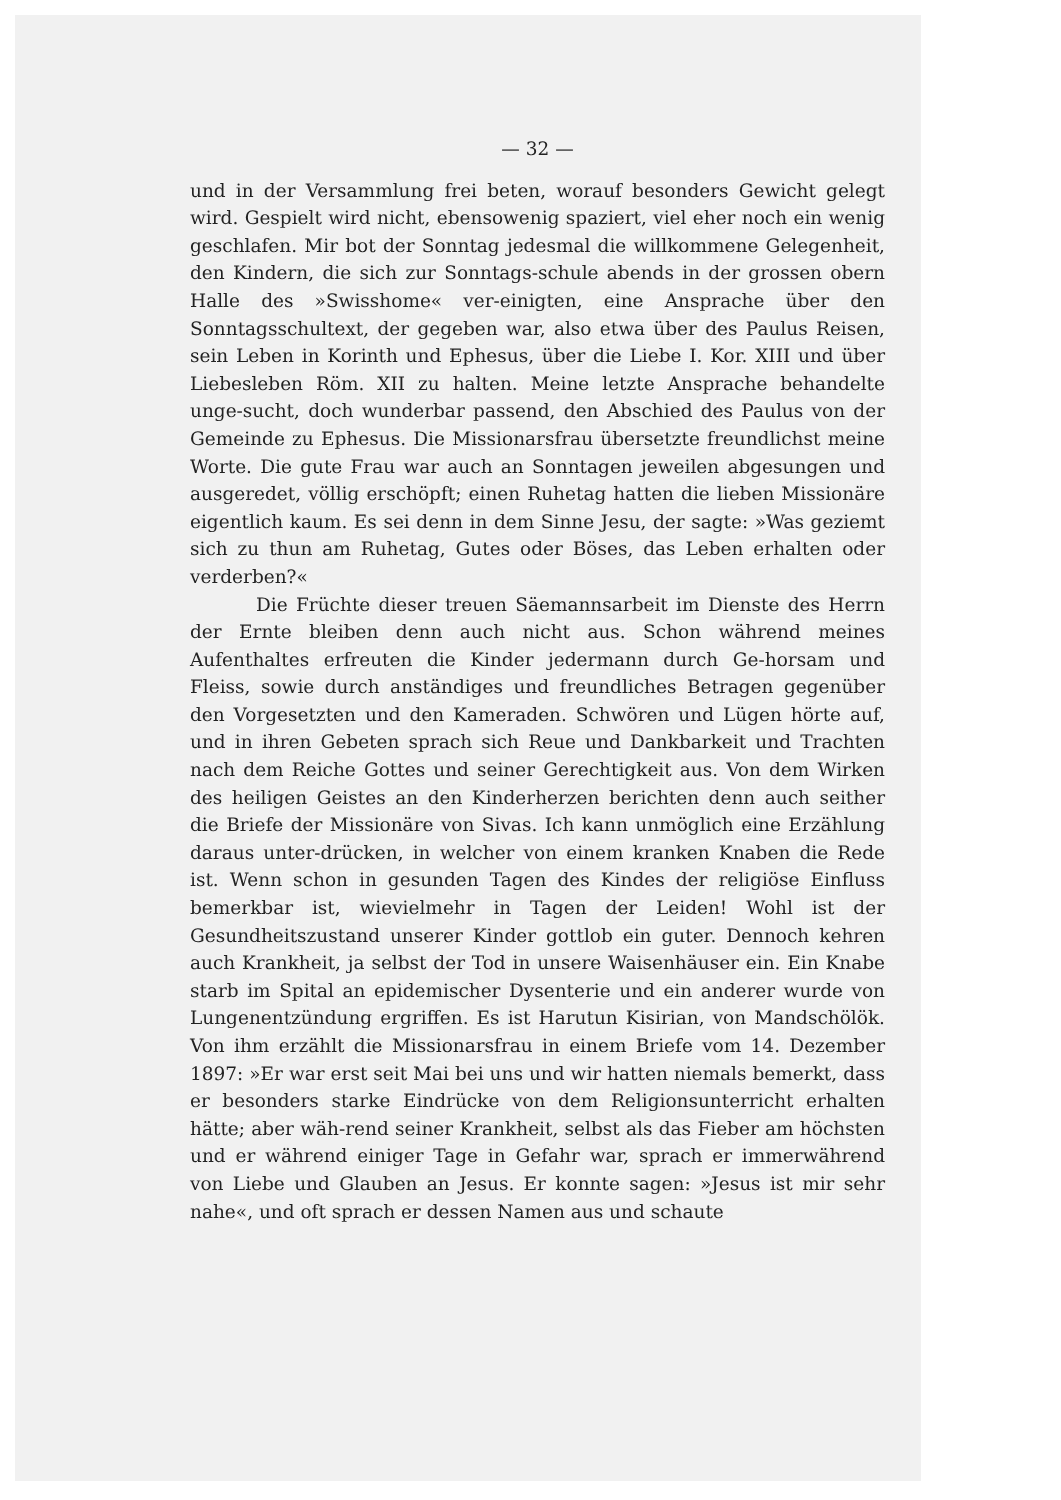— 32 —
und in der Versammlung frei beten, worauf besonders Gewicht gelegt wird. Gespielt wird nicht, ebensowenig spaziert, viel eher noch ein wenig geschlafen. Mir bot der Sonntag jedesmal die willkommene Gelegenheit, den Kindern, die sich zur Sonntags-schule abends in der grossen obern Halle des »Swisshome« ver-einigten, eine Ansprache über den Sonntagsschultext, der gegeben war, also etwa über des Paulus Reisen, sein Leben in Korinth und Ephesus, über die Liebe I. Kor. XIII und über Liebesleben Röm. XII zu halten. Meine letzte Ansprache behandelte unge-sucht, doch wunderbar passend, den Abschied des Paulus von der Gemeinde zu Ephesus. Die Missionarsfrau übersetzte freundlichst meine Worte. Die gute Frau war auch an Sonntagen jeweilen abgesungen und ausgeredet, völlig erschöpft; einen Ruhetag hatten die lieben Missionäre eigentlich kaum. Es sei denn in dem Sinne Jesu, der sagte: »Was geziemt sich zu thun am Ruhetag, Gutes oder Böses, das Leben erhalten oder verderben?«
Die Früchte dieser treuen Säemannsarbeit im Dienste des Herrn der Ernte bleiben denn auch nicht aus. Schon während meines Aufenthaltes erfreuten die Kinder jedermann durch Ge-horsam und Fleiss, sowie durch anständiges und freundliches Betragen gegenüber den Vorgesetzten und den Kameraden. Schwören und Lügen hörte auf, und in ihren Gebeten sprach sich Reue und Dankbarkeit und Trachten nach dem Reiche Gottes und seiner Gerechtigkeit aus. Von dem Wirken des heiligen Geistes an den Kinderherzen berichten denn auch seither die Briefe der Missionäre von Sivas. Ich kann unmöglich eine Erzählung daraus unter-drücken, in welcher von einem kranken Knaben die Rede ist. Wenn schon in gesunden Tagen des Kindes der religiöse Einfluss bemerkbar ist, wievielmehr in Tagen der Leiden! Wohl ist der Gesundheitszustand unserer Kinder gottlob ein guter. Dennoch kehren auch Krankheit, ja selbst der Tod in unsere Waisenhäuser ein. Ein Knabe starb im Spital an epidemischer Dysenterie und ein anderer wurde von Lungenentzündung ergriffen. Es ist Harutun Kisirian, von Mandschölök. Von ihm erzählt die Missionarsfrau in einem Briefe vom 14. Dezember 1897: »Er war erst seit Mai bei uns und wir hatten niemals bemerkt, dass er besonders starke Eindrücke von dem Religionsunterricht erhalten hätte; aber wäh-rend seiner Krankheit, selbst als das Fieber am höchsten und er während einiger Tage in Gefahr war, sprach er immerwährend von Liebe und Glauben an Jesus. Er konnte sagen: »Jesus ist mir sehr nahe«, und oft sprach er dessen Namen aus und schaute